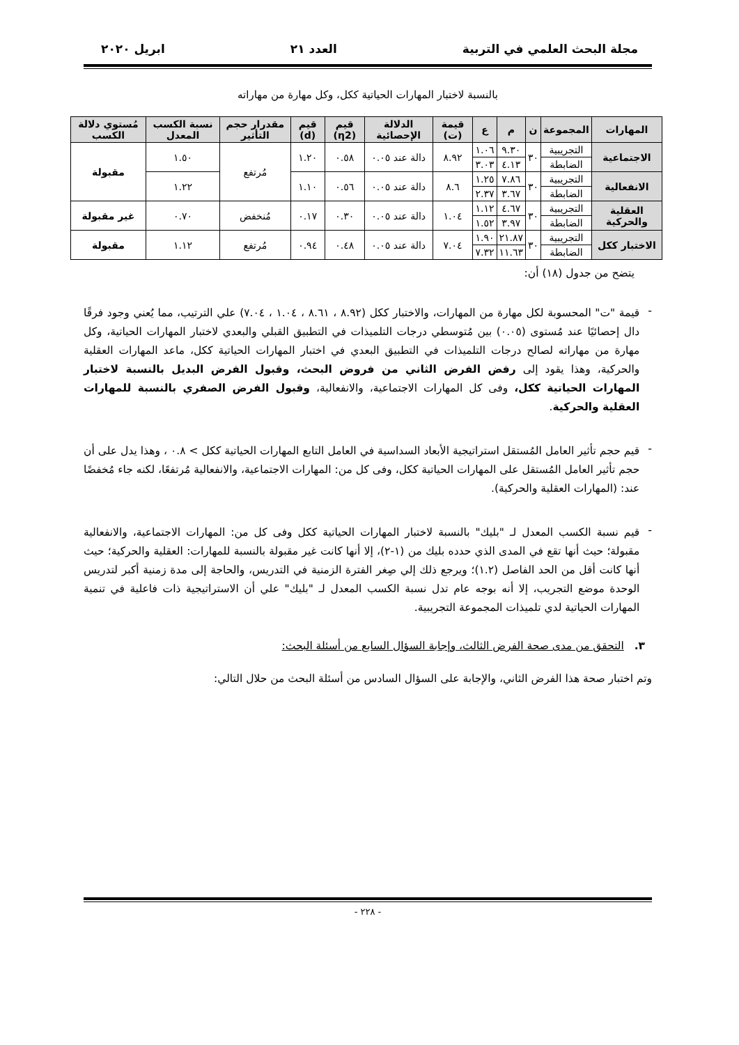مجلة البحث العلمي في التربية العدد ٢١ ابريل ٢٠٢٠
بالنسبة لاختبار المهارات الحياتية ككل، وكل مهارة من مهاراته
| المهارات | المجموعة | ن | م | ع | قيمة (ت) | الدلالة الإحصائية | قيم (η2) | قيم (d) | مقدرار حجم التأثير | نسبة الكسب المعدل | مُستوي دلالة الكسب |
| --- | --- | --- | --- | --- | --- | --- | --- | --- | --- | --- | --- |
| الاجتماعية | التجريبية | ٣٠ | ٩.٣٠ | ١.٠٦ | ٨.٩٢ | دالة عند ٠.٠٥ | ٠.٥٨ | ١.٢٠ | مُرتفع | ١.٥٠ | مقبولة |
| | الضابطة | | ٤.١٣ | ٣.٠٣ | | | | | | | |
| الانفعالية | التجريبية | ٣٠ | ٧.٨٦ | ١.٢٥ | ٨.٦ | دالة عند ٠.٠٥ | ٠.٥٦ | ١.١٠ | | ١.٢٢ | |
| | الضابطة | | ٣.٦٧ | ٢.٣٧ | | | | | | | |
| العقلية والحركية | التجريبية | ٣٠ | ٤.٦٧ | ١.١٢ | ١.٠٤ | دالة عند ٠.٠٥ | ٠.٣٠ | ٠.١٧ | مُنخفض | ٠.٧٠ | غير مقبولة |
| | الضابطة | | ٣.٩٧ | ١.٥٢ | | | | | | | |
| الاختبار ككل | التجريبية | ٣٠ | ٢١.٨٧ | ١.٩٠ | ٧.٠٤ | دالة عند ٠.٠٥ | ٠.٤٨ | ٠.٩٤ | مُرتفع | ١.١٢ | مقبولة |
| | الضابطة | | ١١.٦٣ | ٧.٣٢ | | | | | | | |
يتضح من جدول (١٨) أن:
-
قيمة "ت" المحسوبة لكل مهارة من المهارات، والاختبار ككل (٨.٩٢ ، ٨.٦١ ، ١.٠٤ ، ٧.٠٤) علي الترتيب، مما يُعني وجود فرقًا دال إحصائيًا عند مُستوى (٠.٠٥) بين مُتوسطي درجات التلميذات في التطبيق القبلي والبعدي لاختبار المهارات الحياتية، وكل مهارة من مهاراته لصالح درجات التلميذات في التطبيق البعدي في اختبار المهارات الحياتية ككل، ماعد المهارات العقلية والحركية، وهذا يقود إلى رفض الفرض الثاني من فروض البحث، وقبول الفرض البديل بالنسبة لاختبار المهارات الحياتية ككل، وفى كل المهارات الاجتماعية، والانفعالية، وقبول الفرض الصفري بالنسبة للمهارات العقلية والحركية.
-
قيم حجم تأثير العامل المُستقل استراتيجية الأبعاد السداسية في العامل التابع المهارات الحياتية ككل > ٠.٨ ، وهذا يدل على أن حجم تأثير العامل المُستقل على المهارات الحياتية ككل، وفى كل من: المهارات الاجتماعية، والانفعالية مُرتفعًا، لكنه جاء مُخفضًا عند: (المهارات العقلية والحركية).
-
قيم نسبة الكسب المعدل لـ "بليك" بالنسبة لاختبار المهارات الحياتية ككل وفى كل من: المهارات الاجتماعية، والانفعالية مقبولة؛ حيث أنها تقع في المدى الذي حدده بليك من (١-٢)، إلا أنها كانت غير مقبولة بالنسبة للمهارات: العقلية والحركية؛ حيث أنها كانت أقل من الحد الفاصل (١.٢)؛ ويرجع ذلك إلي صِغر الفترة الزمنية في التدريس، والحاجة إلى مدة زمنية أكبر لتدريس الوحدة موضع التجريب، إلا أنه بوجه عام تدل نسبة الكسب المعدل لـ "بليك" علي أن الاستراتيجية ذات فاعلية في تنمية المهارات الحياتية لدي تلميذات المجموعة التجريبية.
٣. التحقق من مدى صحة الفرض الثالث، وإجابة السؤال السابع من أسئلة البحث:
وتم اختبار صحة هذا الفرض الثاني، والإجابة على السؤال السادس من أسئلة البحث من حلال التالي:
- ٢٢٨ -